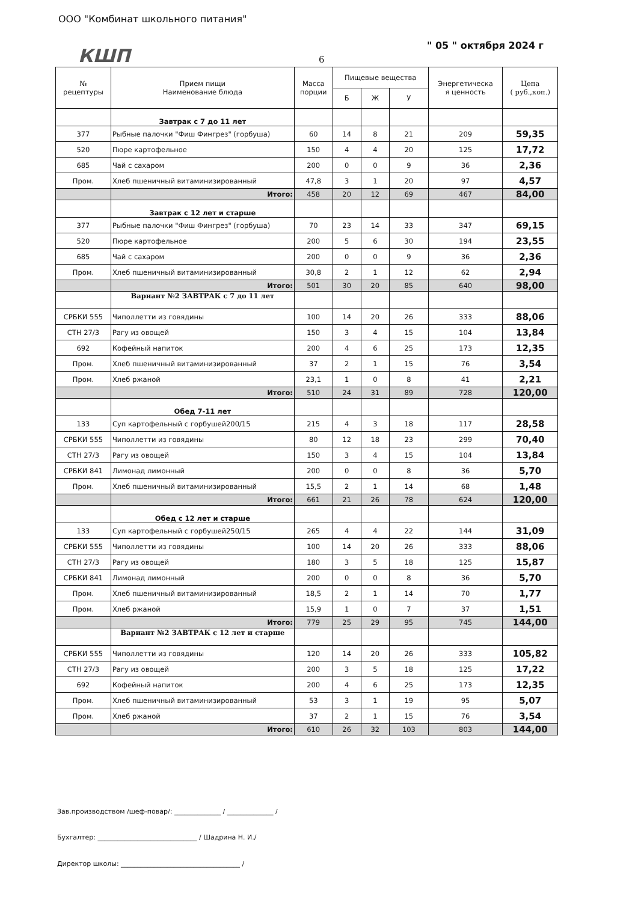ООО "Комбинат школьного питания"
КШП " 05 " октября 2024 г
6
| № рецептуры | Прием пищи Наименование блюда | Масса порции | Пищевые вещества | | | Энергетическа я ценность | Цена ( руб.,коп.) |
| --- | --- | --- | --- | --- | --- | --- | --- |
| | | | Б | Ж | У | | |
| | Завтрак с 7 до 11 лет | | | | | | |
| 377 | Рыбные палочки "Фиш Фингрез" (горбуша) | 60 | 14 | 8 | 21 | 209 | 59,35 |
| 520 | Пюре картофельное | 150 | 4 | 4 | 20 | 125 | 17,72 |
| 685 | Чай с сахаром | 200 | 0 | 0 | 9 | 36 | 2,36 |
| Пром. | Хлеб пшеничный витаминизированный | 47,8 | 3 | 1 | 20 | 97 | 4,57 |
| | Итого: | 458 | 20 | 12 | 69 | 467 | 84,00 |
| | Завтрак с 12 лет и старше | | | | | | |
| 377 | Рыбные палочки "Фиш Фингрез" (горбуша) | 70 | 23 | 14 | 33 | 347 | 69,15 |
| 520 | Пюре картофельное | 200 | 5 | 6 | 30 | 194 | 23,55 |
| 685 | Чай с сахаром | 200 | 0 | 0 | 9 | 36 | 2,36 |
| Пром. | Хлеб пшеничный витаминизированный | 30,8 | 2 | 1 | 12 | 62 | 2,94 |
| | Итого: | 501 | 30 | 20 | 85 | 640 | 98,00 |
| | Вариант №2 ЗАВТРАК с 7 до 11 лет | | | | | | |
| СРБКИ 555 | Чиполлетти из говядины | 100 | 14 | 20 | 26 | 333 | 88,06 |
| СТН 27/3 | Рагу из овощей | 150 | 3 | 4 | 15 | 104 | 13,84 |
| 692 | Кофейный напиток | 200 | 4 | 6 | 25 | 173 | 12,35 |
| Пром. | Хлеб пшеничный витаминизированный | 37 | 2 | 1 | 15 | 76 | 3,54 |
| Пром. | Хлеб ржаной | 23,1 | 1 | 0 | 8 | 41 | 2,21 |
| | Итого: | 510 | 24 | 31 | 89 | 728 | 120,00 |
| | Обед 7-11 лет | | | | | | |
| 133 | Суп картофельный с горбушей200/15 | 215 | 4 | 3 | 18 | 117 | 28,58 |
| СРБКИ 555 | Чиполлетти из говядины | 80 | 12 | 18 | 23 | 299 | 70,40 |
| СТН 27/3 | Рагу из овощей | 150 | 3 | 4 | 15 | 104 | 13,84 |
| СРБКИ 841 | Лимонад лимонный | 200 | 0 | 0 | 8 | 36 | 5,70 |
| Пром. | Хлеб пшеничный витаминизированный | 15,5 | 2 | 1 | 14 | 68 | 1,48 |
| | Итого: | 661 | 21 | 26 | 78 | 624 | 120,00 |
| | Обед с 12 лет и старше | | | | | | |
| 133 | Суп картофельный с горбушей250/15 | 265 | 4 | 4 | 22 | 144 | 31,09 |
| СРБКИ 555 | Чиполлетти из говядины | 100 | 14 | 20 | 26 | 333 | 88,06 |
| СТН 27/3 | Рагу из овощей | 180 | 3 | 5 | 18 | 125 | 15,87 |
| СРБКИ 841 | Лимонад лимонный | 200 | 0 | 0 | 8 | 36 | 5,70 |
| Пром. | Хлеб пшеничный витаминизированный | 18,5 | 2 | 1 | 14 | 70 | 1,77 |
| Пром. | Хлеб ржаной | 15,9 | 1 | 0 | 7 | 37 | 1,51 |
| | Итого: | 779 | 25 | 29 | 95 | 745 | 144,00 |
| | Вариант №2 ЗАВТРАК с 12 лет и старше | | | | | | |
| СРБКИ 555 | Чиполлетти из говядины | 120 | 14 | 20 | 26 | 333 | 105,82 |
| СТН 27/3 | Рагу из овощей | 200 | 3 | 5 | 18 | 125 | 17,22 |
| 692 | Кофейный напиток | 200 | 4 | 6 | 25 | 173 | 12,35 |
| Пром. | Хлеб пшеничный витаминизированный | 53 | 3 | 1 | 19 | 95 | 5,07 |
| Пром. | Хлеб ржаной | 37 | 2 | 1 | 15 | 76 | 3,54 |
| | Итого: | 610 | 26 | 32 | 103 | 803 | 144,00 |
Зав.производством /шеф-повар/: ______________ / ______________ /
Бухгалтер: ______________________________ / Шадрина Н. И./
Директор школы: ____________________________________ /